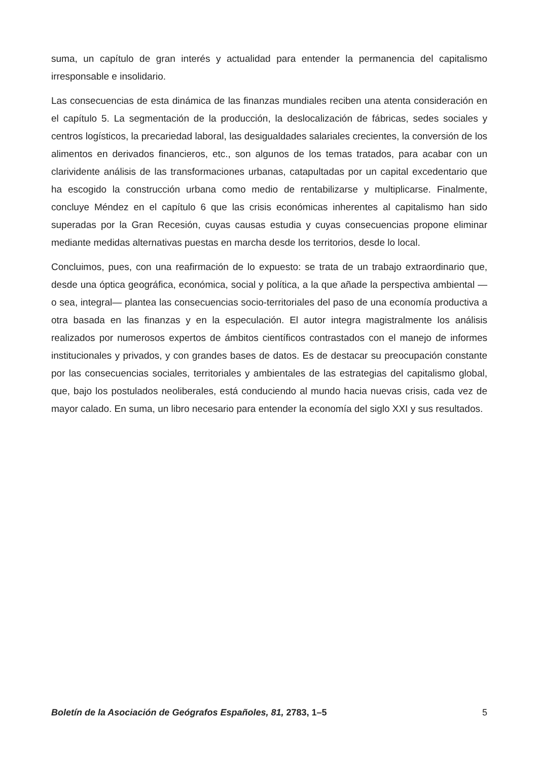suma, un capítulo de gran interés y actualidad para entender la permanencia del capitalismo irresponsable e insolidario.
Las consecuencias de esta dinámica de las finanzas mundiales reciben una atenta consideración en el capítulo 5. La segmentación de la producción, la deslocalización de fábricas, sedes sociales y centros logísticos, la precariedad laboral, las desigualdades salariales crecientes, la conversión de los alimentos en derivados financieros, etc., son algunos de los temas tratados, para acabar con un clarividente análisis de las transformaciones urbanas, catapultadas por un capital excedentario que ha escogido la construcción urbana como medio de rentabilizarse y multiplicarse. Finalmente, concluye Méndez en el capítulo 6 que las crisis económicas inherentes al capitalismo han sido superadas por la Gran Recesión, cuyas causas estudia y cuyas consecuencias propone eliminar mediante medidas alternativas puestas en marcha desde los territorios, desde lo local.
Concluimos, pues, con una reafirmación de lo expuesto: se trata de un trabajo extraordinario que, desde una óptica geográfica, económica, social y política, a la que añade la perspectiva ambiental —o sea, integral— plantea las consecuencias socio-territoriales del paso de una economía productiva a otra basada en las finanzas y en la especulación. El autor integra magistralmente los análisis realizados por numerosos expertos de ámbitos científicos contrastados con el manejo de informes institucionales y privados, y con grandes bases de datos. Es de destacar su preocupación constante por las consecuencias sociales, territoriales y ambientales de las estrategias del capitalismo global, que, bajo los postulados neoliberales, está conduciendo al mundo hacia nuevas crisis, cada vez de mayor calado. En suma, un libro necesario para entender la economía del siglo XXI y sus resultados.
Boletín de la Asociación de Geógrafos Españoles, 81, 2783, 1–5 5